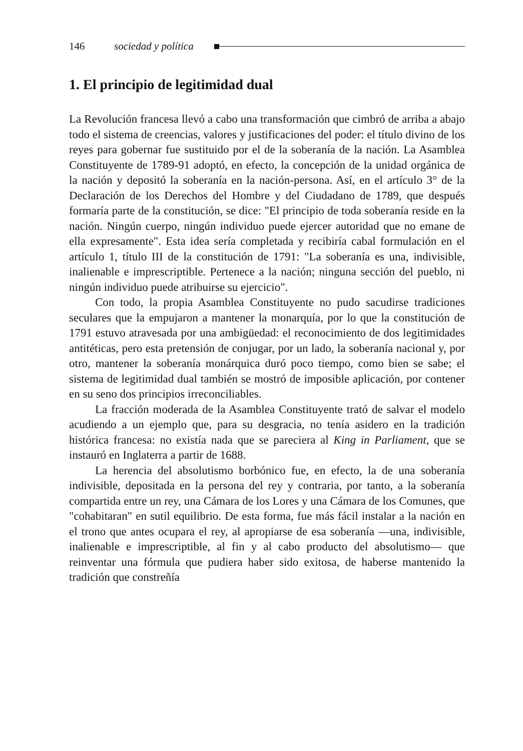146 sociedad y política
1. El principio de legitimidad dual
La Revolución francesa llevó a cabo una transformación que cimbró de arriba a abajo todo el sistema de creencias, valores y justificaciones del poder: el título divino de los reyes para gobernar fue sustituido por el de la soberanía de la nación. La Asamblea Constituyente de 1789-91 adoptó, en efecto, la concepción de la unidad orgánica de la nación y depositó la soberanía en la nación-persona. Así, en el artículo 3° de la Declaración de los Derechos del Hombre y del Ciudadano de 1789, que después formaría parte de la constitución, se dice: "El principio de toda soberanía reside en la nación. Ningún cuerpo, ningún individuo puede ejercer autoridad que no emane de ella expresamente". Esta idea sería completada y recibiría cabal formulación en el artículo 1, título III de la constitución de 1791: "La soberanía es una, indivisible, inalienable e imprescriptible. Pertenece a la nación; ninguna sección del pueblo, ni ningún individuo puede atribuirse su ejercicio".
Con todo, la propia Asamblea Constituyente no pudo sacudirse tradiciones seculares que la empujaron a mantener la monarquía, por lo que la constitución de 1791 estuvo atravesada por una ambigüedad: el reconocimiento de dos legitimidades antitéticas, pero esta pretensión de conjugar, por un lado, la soberanía nacional y, por otro, mantener la soberanía monárquica duró poco tiempo, como bien se sabe; el sistema de legitimidad dual también se mostró de imposible aplicación, por contener en su seno dos principios irreconciliables.
La fracción moderada de la Asamblea Constituyente trató de salvar el modelo acudiendo a un ejemplo que, para su desgracia, no tenía asidero en la tradición histórica francesa: no existía nada que se pareciera al King in Parliament, que se instauró en Inglaterra a partir de 1688.
La herencia del absolutismo borbónico fue, en efecto, la de una soberanía indivisible, depositada en la persona del rey y contraria, por tanto, a la soberanía compartida entre un rey, una Cámara de los Lores y una Cámara de los Comunes, que "cohabitaran" en sutil equilibrio. De esta forma, fue más fácil instalar a la nación en el trono que antes ocupara el rey, al apropiarse de esa soberanía —una, indivisible, inalienable e imprescriptible, al fin y al cabo producto del absolutismo— que reinventar una fórmula que pudiera haber sido exitosa, de haberse mantenido la tradición que constreñía